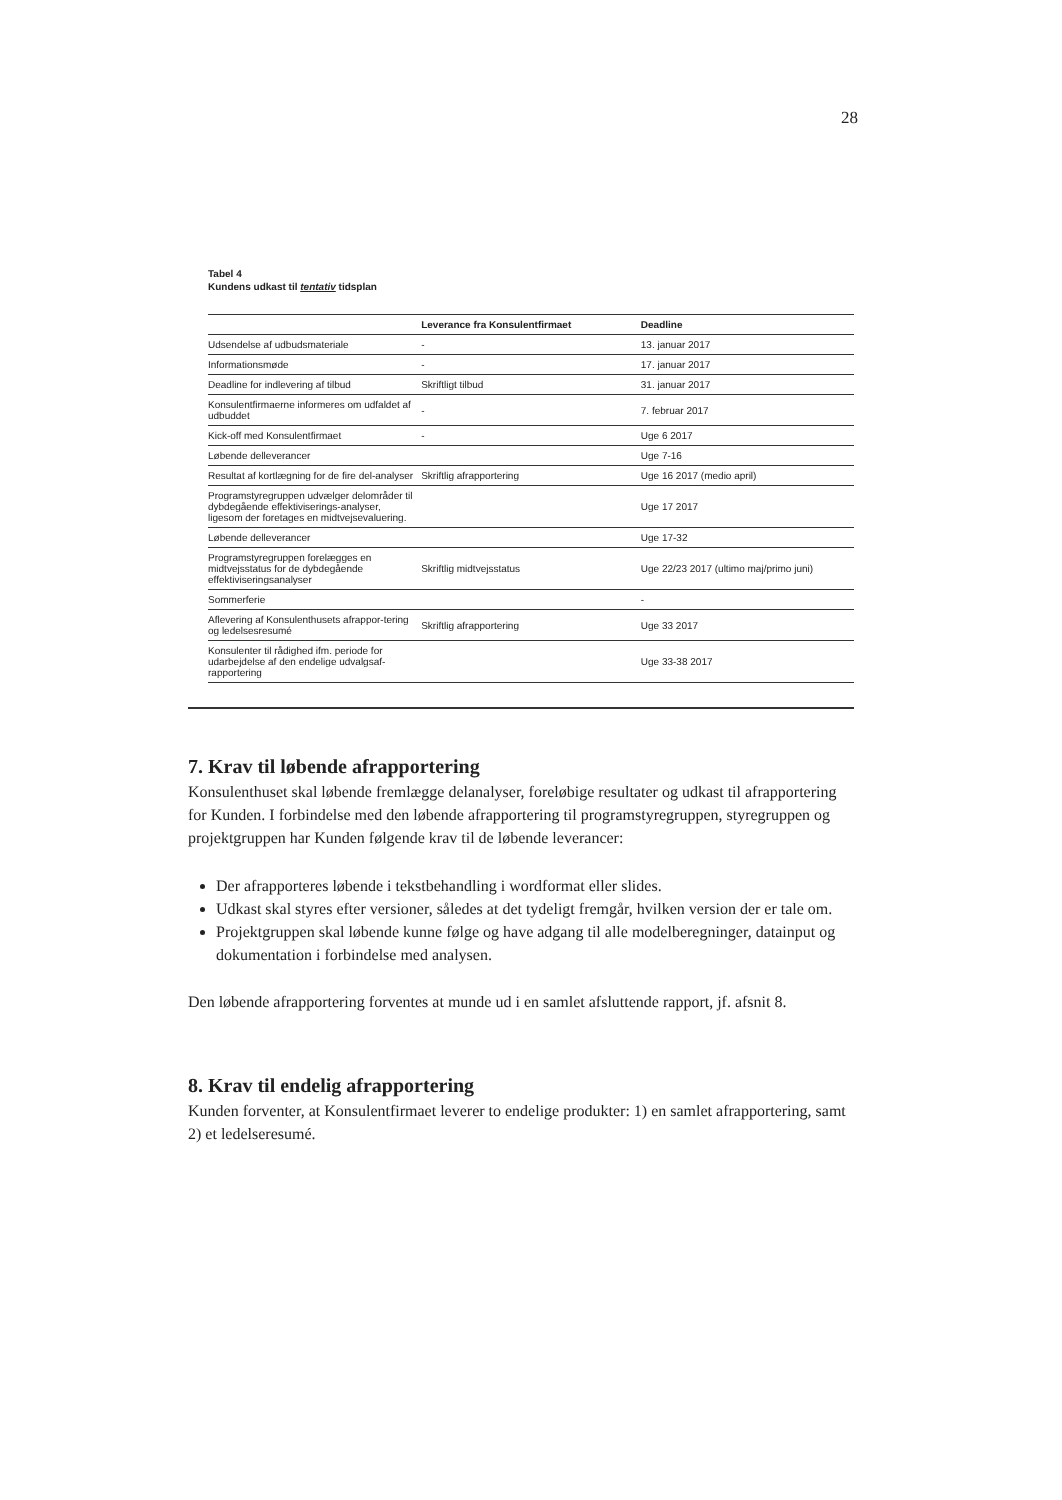28
Tabel 4
Kundens udkast til tentativ tidsplan
| | Leverance fra Konsulentfirmaet | Deadline |
| --- | --- | --- |
| Udsendelse af udbudsmateriale | - | 13. januar 2017 |
| Informationsmøde | - | 17. januar 2017 |
| Deadline for indlevering af tilbud | Skriftligt tilbud | 31. januar 2017 |
| Konsulentfirmaerne informeres om udfaldet af udbuddet | - | 7. februar 2017 |
| Kick-off med Konsulentfirmaet | - | Uge 6 2017 |
| Løbende delleverancer | | Uge 7-16 |
| Resultat af kortlægning for de fire del-analyser | Skriftlig afrapportering | Uge 16 2017 (medio april) |
| Programstyregruppen udvælger delområder til dybdegående effektiviserings-analyser, ligesom der foretages en midtvejsevaluering. | | Uge 17 2017 |
| Løbende delleverancer | | Uge 17-32 |
| Programstyregruppen forelægges en midtvejsstatus for de dybdegående effektiviseringsanalyser | Skriftlig midtvejsstatus | Uge 22/23 2017 (ultimo maj/primo juni) |
| Sommerferie | | - |
| Aflevering af Konsulenthusets afrappor-tering og ledelsesresumé | Skriftlig afrapportering | Uge 33 2017 |
| Konsulenter til rådighed ifm. periode for udarbejdelse af den endelige udvalgsaf-rapportering | | Uge 33-38 2017 |
7. Krav til løbende afrapportering
Konsulenthuset skal løbende fremlægge delanalyser, foreløbige resultater og udkast til afrapportering for Kunden. I forbindelse med den løbende afrapportering til programstyregruppen, styregruppen og projektgruppen har Kunden følgende krav til de løbende leverancer:
Der afrapporteres løbende i tekstbehandling i wordformat eller slides.
Udkast skal styres efter versioner, således at det tydeligt fremgår, hvilken version der er tale om.
Projektgruppen skal løbende kunne følge og have adgang til alle modelberegninger, datainput og dokumentation i forbindelse med analysen.
Den løbende afrapportering forventes at munde ud i en samlet afsluttende rapport, jf. afsnit 8.
8. Krav til endelig afrapportering
Kunden forventer, at Konsulentfirmaet leverer to endelige produkter: 1) en samlet afrapportering, samt 2) et ledelseresumé.